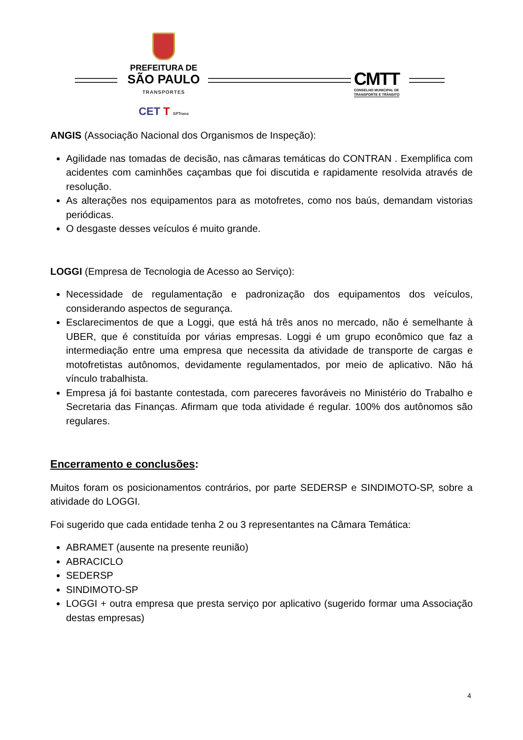PREFEITURA DE
SÃO PAULO
TRANSPORTES
CET T SPTrans
CMTT
CONSELHO MUNICIPAL DE
TRANSPORTE E TRÂNSITO
ANGIS (Associação Nacional dos Organismos de Inspeção):
Agilidade nas tomadas de decisão, nas câmaras temáticas do CONTRAN . Exemplifica com acidentes com caminhões caçambas que foi discutida e rapidamente resolvida através de resolução.
As alterações nos equipamentos para as motofretes, como nos baús, demandam vistorias periódicas.
O desgaste desses veículos é muito grande.
LOGGI (Empresa de Tecnologia de Acesso ao Serviço):
Necessidade de regulamentação e padronização dos equipamentos dos veículos, considerando aspectos de segurança.
Esclarecimentos de que a Loggi, que está há três anos no mercado, não é semelhante à UBER, que é constituída por várias empresas. Loggi é um grupo econômico que faz a intermediação entre uma empresa que necessita da atividade de transporte de cargas e motofretistas autônomos, devidamente regulamentados, por meio de aplicativo. Não há vínculo trabalhista.
Empresa já foi bastante contestada, com pareceres favoráveis no Ministério do Trabalho e Secretaria das Finanças. Afirmam que toda atividade é regular. 100% dos autônomos são regulares.
Encerramento e conclusões:
Muitos foram os posicionamentos contrários, por parte SEDERSP e SINDIMOTO-SP, sobre a atividade do LOGGI.
Foi sugerido que cada entidade tenha 2 ou 3 representantes na Câmara Temática:
ABRAMET (ausente na presente reunião)
ABRACICLO
SEDERSP
SINDIMOTO-SP
LOGGI + outra empresa que presta serviço por aplicativo (sugerido formar uma Associação destas empresas)
4